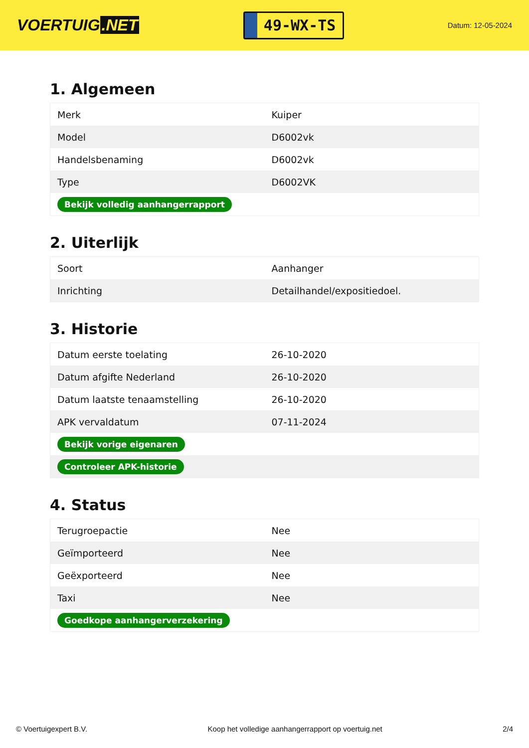VOERTUIG.NET
49-WX-TS
Datum: 12-05-2024
1. Algemeen
| Merk | Kuiper |
| Model | D6002vk |
| Handelsbenaming | D6002vk |
| Type | D6002VK |
| Bekijk volledig aanhangerrapport | |
2. Uiterlijk
| Soort | Aanhanger |
| Inrichting | Detailhandel/expositiedoel. |
3. Historie
| Datum eerste toelating | 26-10-2020 |
| Datum afgifte Nederland | 26-10-2020 |
| Datum laatste tenaamstelling | 26-10-2020 |
| APK vervaldatum | 07-11-2024 |
| Bekijk vorige eigenaren | |
| Controleer APK-historie | |
4. Status
| Terugroepactie | Nee |
| Geïmporteerd | Nee |
| Geëxporteerd | Nee |
| Taxi | Nee |
| Goedkope aanhangerverzekering | |
© Voertuigexpert B.V. Koop het volledige aanhangerrapport op voertuig.net 2/4